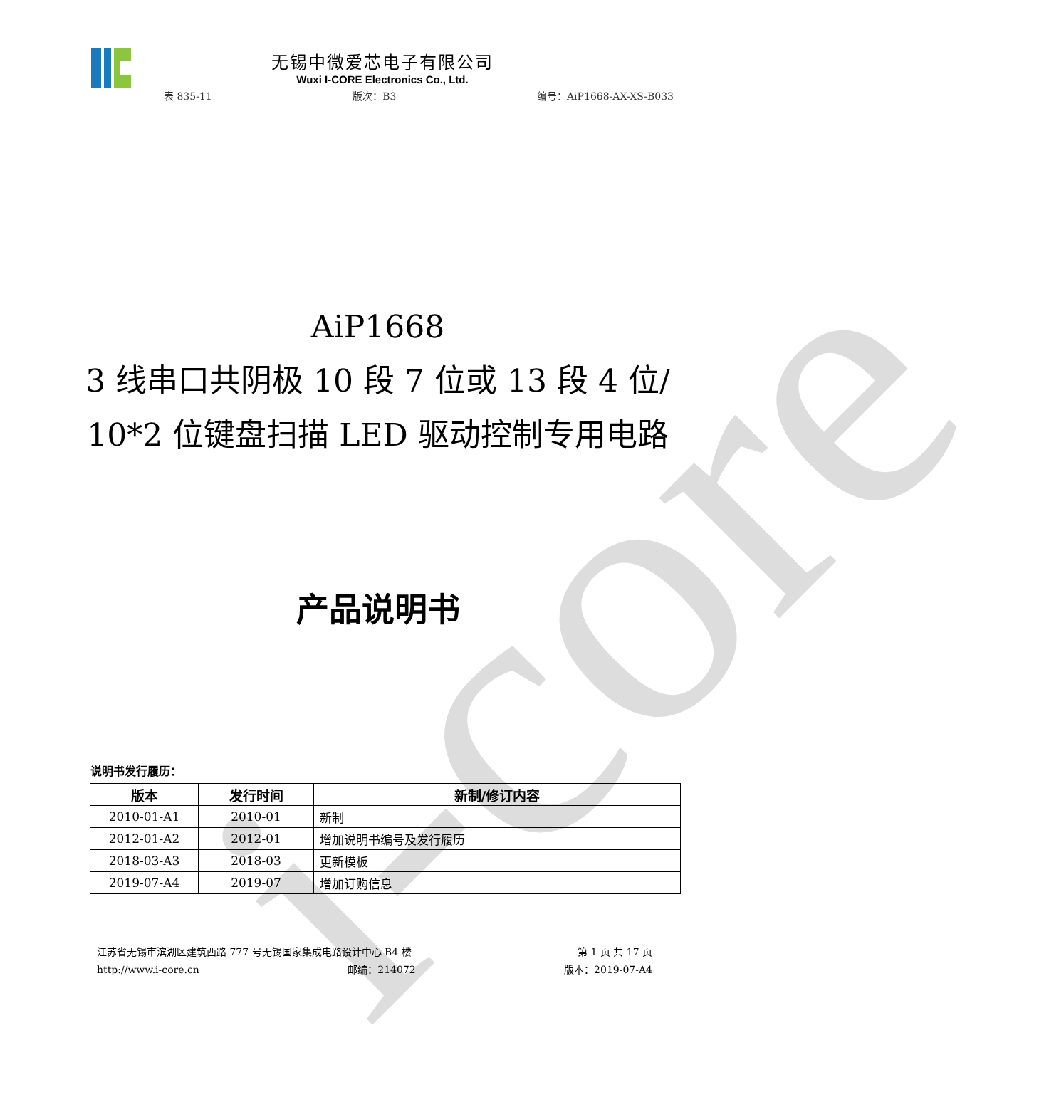i-core
无锡中微爱芯电子有限公司
Wuxi I-CORE Electronics Co., Ltd.
表 835-11 版次：B3 编号：AiP1668-AX-XS-B033
AiP1668
3 线串口共阴极 10 段 7 位或 13 段 4 位/
10*2 位键盘扫描 LED 驱动控制专用电路
产品说明书
说明书发行履历：
| 版本 | 发行时间 | 新制/修订内容 |
| --- | --- | --- |
| 2010-01-A1 | 2010-01 | 新制 |
| 2012-01-A2 | 2012-01 | 增加说明书编号及发行履历 |
| 2018-03-A3 | 2018-03 | 更新模板 |
| 2019-07-A4 | 2019-07 | 增加订购信息 |
江苏省无锡市滨湖区建筑西路 777 号无锡国家集成电路设计中心 B4 楼 第 1 页 共 17 页
http://www.i-core.cn 邮编：214072 版本：2019-07-A4